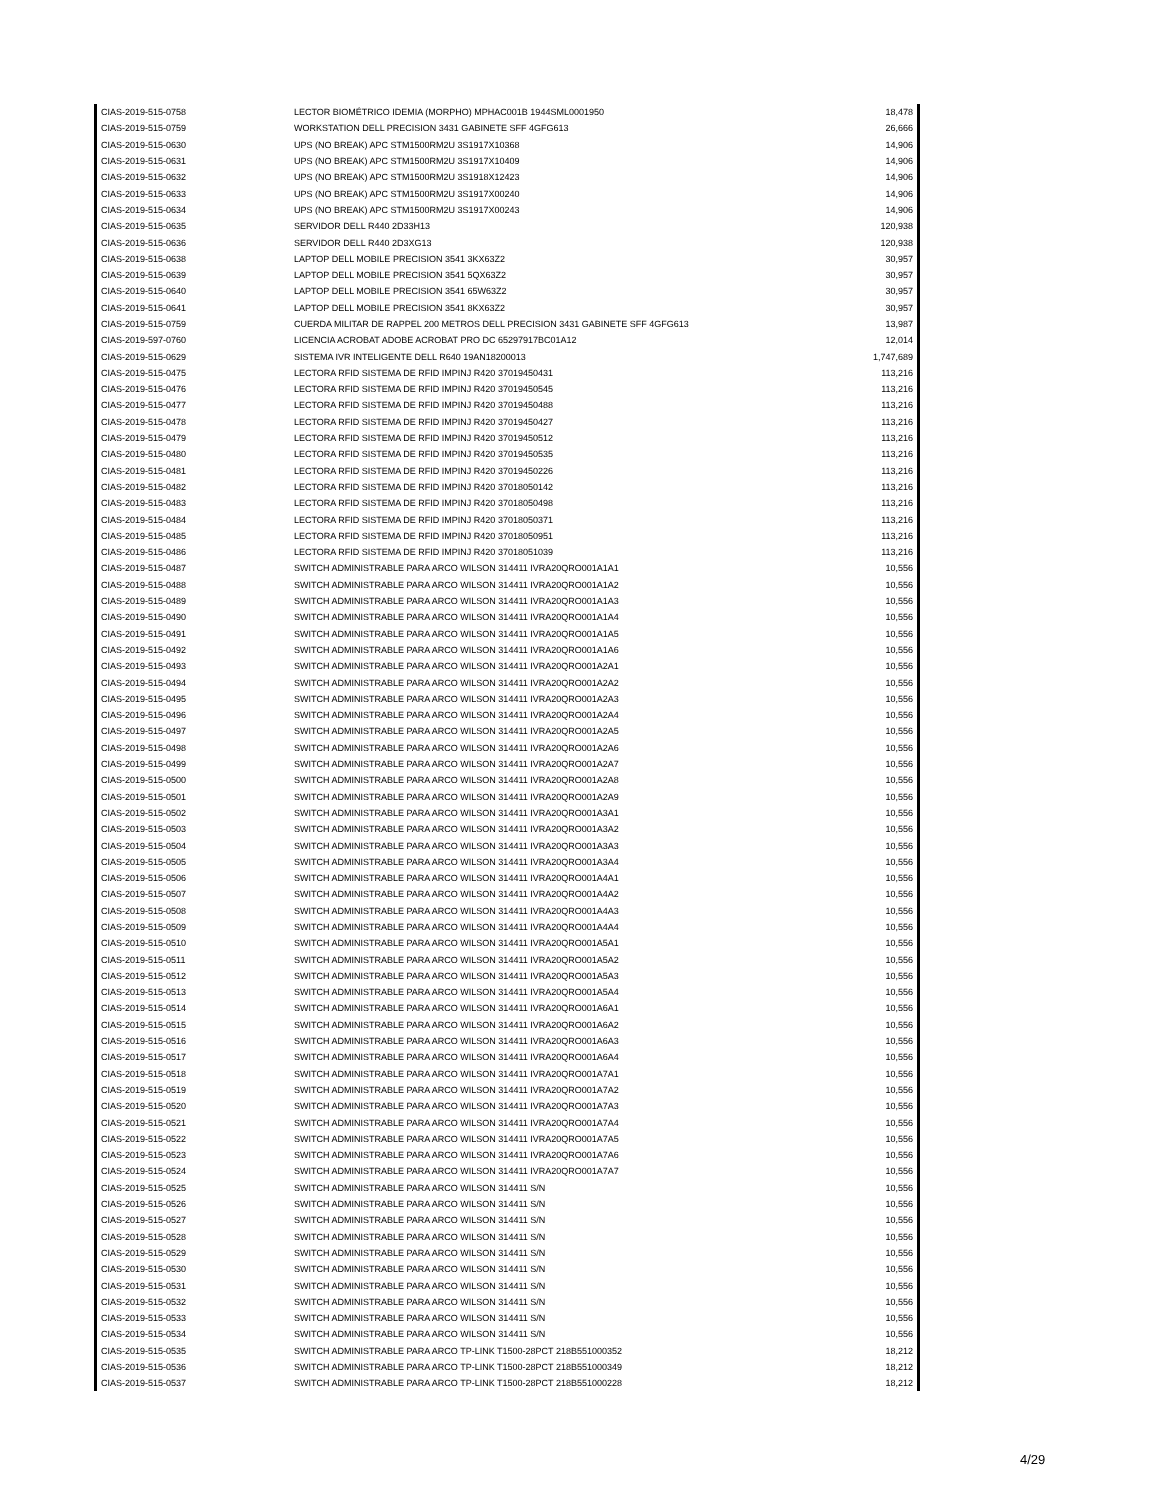| CIAS-2019-515-0758 | LECTOR BIOMÉTRICO IDEMIA (MORPHO) MPHAC001B 1944SML0001950 | 18,478 |
| CIAS-2019-515-0759 | WORKSTATION DELL PRECISION 3431 GABINETE SFF 4GFG613 | 26,666 |
| CIAS-2019-515-0630 | UPS (NO BREAK) APC STM1500RM2U 3S1917X10368 | 14,906 |
| CIAS-2019-515-0631 | UPS (NO BREAK) APC STM1500RM2U 3S1917X10409 | 14,906 |
| CIAS-2019-515-0632 | UPS (NO BREAK) APC STM1500RM2U 3S1918X12423 | 14,906 |
| CIAS-2019-515-0633 | UPS (NO BREAK) APC STM1500RM2U 3S1917X00240 | 14,906 |
| CIAS-2019-515-0634 | UPS (NO BREAK) APC STM1500RM2U 3S1917X00243 | 14,906 |
| CIAS-2019-515-0635 | SERVIDOR DELL R440 2D33H13 | 120,938 |
| CIAS-2019-515-0636 | SERVIDOR DELL R440 2D3XG13 | 120,938 |
| CIAS-2019-515-0638 | LAPTOP DELL MOBILE PRECISION 3541 3KX63Z2 | 30,957 |
| CIAS-2019-515-0639 | LAPTOP DELL MOBILE PRECISION 3541 5QX63Z2 | 30,957 |
| CIAS-2019-515-0640 | LAPTOP DELL MOBILE PRECISION 3541 65W63Z2 | 30,957 |
| CIAS-2019-515-0641 | LAPTOP DELL MOBILE PRECISION 3541 8KX63Z2 | 30,957 |
| CIAS-2019-515-0759 | CUERDA MILITAR DE RAPPEL 200 METROS DELL PRECISION 3431 GABINETE SFF 4GFG613 | 13,987 |
| CIAS-2019-597-0760 | LICENCIA ACROBAT ADOBE ACROBAT PRO DC 65297917BC01A12 | 12,014 |
| CIAS-2019-515-0629 | SISTEMA IVR INTELIGENTE DELL R640 19AN18200013 | 1,747,689 |
| CIAS-2019-515-0475 | LECTORA RFID SISTEMA DE RFID IMPINJ R420 37019450431 | 113,216 |
| CIAS-2019-515-0476 | LECTORA RFID SISTEMA DE RFID IMPINJ R420 37019450545 | 113,216 |
| CIAS-2019-515-0477 | LECTORA RFID SISTEMA DE RFID IMPINJ R420 37019450488 | 113,216 |
| CIAS-2019-515-0478 | LECTORA RFID SISTEMA DE RFID IMPINJ R420 37019450427 | 113,216 |
| CIAS-2019-515-0479 | LECTORA RFID SISTEMA DE RFID IMPINJ R420 37019450512 | 113,216 |
| CIAS-2019-515-0480 | LECTORA RFID SISTEMA DE RFID IMPINJ R420 37019450535 | 113,216 |
| CIAS-2019-515-0481 | LECTORA RFID SISTEMA DE RFID IMPINJ R420 37019450226 | 113,216 |
| CIAS-2019-515-0482 | LECTORA RFID SISTEMA DE RFID IMPINJ R420 37018050142 | 113,216 |
| CIAS-2019-515-0483 | LECTORA RFID SISTEMA DE RFID IMPINJ R420 37018050498 | 113,216 |
| CIAS-2019-515-0484 | LECTORA RFID SISTEMA DE RFID IMPINJ R420 37018050371 | 113,216 |
| CIAS-2019-515-0485 | LECTORA RFID SISTEMA DE RFID IMPINJ R420 37018050951 | 113,216 |
| CIAS-2019-515-0486 | LECTORA RFID SISTEMA DE RFID IMPINJ R420 37018051039 | 113,216 |
| CIAS-2019-515-0487 | SWITCH ADMINISTRABLE PARA ARCO WILSON 314411 IVRA20QRO001A1A1 | 10,556 |
| CIAS-2019-515-0488 | SWITCH ADMINISTRABLE PARA ARCO WILSON 314411 IVRA20QRO001A1A2 | 10,556 |
| CIAS-2019-515-0489 | SWITCH ADMINISTRABLE PARA ARCO WILSON 314411 IVRA20QRO001A1A3 | 10,556 |
| CIAS-2019-515-0490 | SWITCH ADMINISTRABLE PARA ARCO WILSON 314411 IVRA20QRO001A1A4 | 10,556 |
| CIAS-2019-515-0491 | SWITCH ADMINISTRABLE PARA ARCO WILSON 314411 IVRA20QRO001A1A5 | 10,556 |
| CIAS-2019-515-0492 | SWITCH ADMINISTRABLE PARA ARCO WILSON 314411 IVRA20QRO001A1A6 | 10,556 |
| CIAS-2019-515-0493 | SWITCH ADMINISTRABLE PARA ARCO WILSON 314411 IVRA20QRO001A2A1 | 10,556 |
| CIAS-2019-515-0494 | SWITCH ADMINISTRABLE PARA ARCO WILSON 314411 IVRA20QRO001A2A2 | 10,556 |
| CIAS-2019-515-0495 | SWITCH ADMINISTRABLE PARA ARCO WILSON 314411 IVRA20QRO001A2A3 | 10,556 |
| CIAS-2019-515-0496 | SWITCH ADMINISTRABLE PARA ARCO WILSON 314411 IVRA20QRO001A2A4 | 10,556 |
| CIAS-2019-515-0497 | SWITCH ADMINISTRABLE PARA ARCO WILSON 314411 IVRA20QRO001A2A5 | 10,556 |
| CIAS-2019-515-0498 | SWITCH ADMINISTRABLE PARA ARCO WILSON 314411 IVRA20QRO001A2A6 | 10,556 |
| CIAS-2019-515-0499 | SWITCH ADMINISTRABLE PARA ARCO WILSON 314411 IVRA20QRO001A2A7 | 10,556 |
| CIAS-2019-515-0500 | SWITCH ADMINISTRABLE PARA ARCO WILSON 314411 IVRA20QRO001A2A8 | 10,556 |
| CIAS-2019-515-0501 | SWITCH ADMINISTRABLE PARA ARCO WILSON 314411 IVRA20QRO001A2A9 | 10,556 |
| CIAS-2019-515-0502 | SWITCH ADMINISTRABLE PARA ARCO WILSON 314411 IVRA20QRO001A3A1 | 10,556 |
| CIAS-2019-515-0503 | SWITCH ADMINISTRABLE PARA ARCO WILSON 314411 IVRA20QRO001A3A2 | 10,556 |
| CIAS-2019-515-0504 | SWITCH ADMINISTRABLE PARA ARCO WILSON 314411 IVRA20QRO001A3A3 | 10,556 |
| CIAS-2019-515-0505 | SWITCH ADMINISTRABLE PARA ARCO WILSON 314411 IVRA20QRO001A3A4 | 10,556 |
| CIAS-2019-515-0506 | SWITCH ADMINISTRABLE PARA ARCO WILSON 314411 IVRA20QRO001A4A1 | 10,556 |
| CIAS-2019-515-0507 | SWITCH ADMINISTRABLE PARA ARCO WILSON 314411 IVRA20QRO001A4A2 | 10,556 |
| CIAS-2019-515-0508 | SWITCH ADMINISTRABLE PARA ARCO WILSON 314411 IVRA20QRO001A4A3 | 10,556 |
| CIAS-2019-515-0509 | SWITCH ADMINISTRABLE PARA ARCO WILSON 314411 IVRA20QRO001A4A4 | 10,556 |
| CIAS-2019-515-0510 | SWITCH ADMINISTRABLE PARA ARCO WILSON 314411 IVRA20QRO001A5A1 | 10,556 |
| CIAS-2019-515-0511 | SWITCH ADMINISTRABLE PARA ARCO WILSON 314411 IVRA20QRO001A5A2 | 10,556 |
| CIAS-2019-515-0512 | SWITCH ADMINISTRABLE PARA ARCO WILSON 314411 IVRA20QRO001A5A3 | 10,556 |
| CIAS-2019-515-0513 | SWITCH ADMINISTRABLE PARA ARCO WILSON 314411 IVRA20QRO001A5A4 | 10,556 |
| CIAS-2019-515-0514 | SWITCH ADMINISTRABLE PARA ARCO WILSON 314411 IVRA20QRO001A6A1 | 10,556 |
| CIAS-2019-515-0515 | SWITCH ADMINISTRABLE PARA ARCO WILSON 314411 IVRA20QRO001A6A2 | 10,556 |
| CIAS-2019-515-0516 | SWITCH ADMINISTRABLE PARA ARCO WILSON 314411 IVRA20QRO001A6A3 | 10,556 |
| CIAS-2019-515-0517 | SWITCH ADMINISTRABLE PARA ARCO WILSON 314411 IVRA20QRO001A6A4 | 10,556 |
| CIAS-2019-515-0518 | SWITCH ADMINISTRABLE PARA ARCO WILSON 314411 IVRA20QRO001A7A1 | 10,556 |
| CIAS-2019-515-0519 | SWITCH ADMINISTRABLE PARA ARCO WILSON 314411 IVRA20QRO001A7A2 | 10,556 |
| CIAS-2019-515-0520 | SWITCH ADMINISTRABLE PARA ARCO WILSON 314411 IVRA20QRO001A7A3 | 10,556 |
| CIAS-2019-515-0521 | SWITCH ADMINISTRABLE PARA ARCO WILSON 314411 IVRA20QRO001A7A4 | 10,556 |
| CIAS-2019-515-0522 | SWITCH ADMINISTRABLE PARA ARCO WILSON 314411 IVRA20QRO001A7A5 | 10,556 |
| CIAS-2019-515-0523 | SWITCH ADMINISTRABLE PARA ARCO WILSON 314411 IVRA20QRO001A7A6 | 10,556 |
| CIAS-2019-515-0524 | SWITCH ADMINISTRABLE PARA ARCO WILSON 314411 IVRA20QRO001A7A7 | 10,556 |
| CIAS-2019-515-0525 | SWITCH ADMINISTRABLE PARA ARCO WILSON 314411 S/N | 10,556 |
| CIAS-2019-515-0526 | SWITCH ADMINISTRABLE PARA ARCO WILSON 314411 S/N | 10,556 |
| CIAS-2019-515-0527 | SWITCH ADMINISTRABLE PARA ARCO WILSON 314411 S/N | 10,556 |
| CIAS-2019-515-0528 | SWITCH ADMINISTRABLE PARA ARCO WILSON 314411 S/N | 10,556 |
| CIAS-2019-515-0529 | SWITCH ADMINISTRABLE PARA ARCO WILSON 314411 S/N | 10,556 |
| CIAS-2019-515-0530 | SWITCH ADMINISTRABLE PARA ARCO WILSON 314411 S/N | 10,556 |
| CIAS-2019-515-0531 | SWITCH ADMINISTRABLE PARA ARCO WILSON 314411 S/N | 10,556 |
| CIAS-2019-515-0532 | SWITCH ADMINISTRABLE PARA ARCO WILSON 314411 S/N | 10,556 |
| CIAS-2019-515-0533 | SWITCH ADMINISTRABLE PARA ARCO WILSON 314411 S/N | 10,556 |
| CIAS-2019-515-0534 | SWITCH ADMINISTRABLE PARA ARCO WILSON 314411 S/N | 10,556 |
| CIAS-2019-515-0535 | SWITCH ADMINISTRABLE PARA ARCO TP-LINK T1500-28PCT 218B551000352 | 18,212 |
| CIAS-2019-515-0536 | SWITCH ADMINISTRABLE PARA ARCO TP-LINK T1500-28PCT 218B551000349 | 18,212 |
| CIAS-2019-515-0537 | SWITCH ADMINISTRABLE PARA ARCO TP-LINK T1500-28PCT 218B551000228 | 18,212 |
4/29